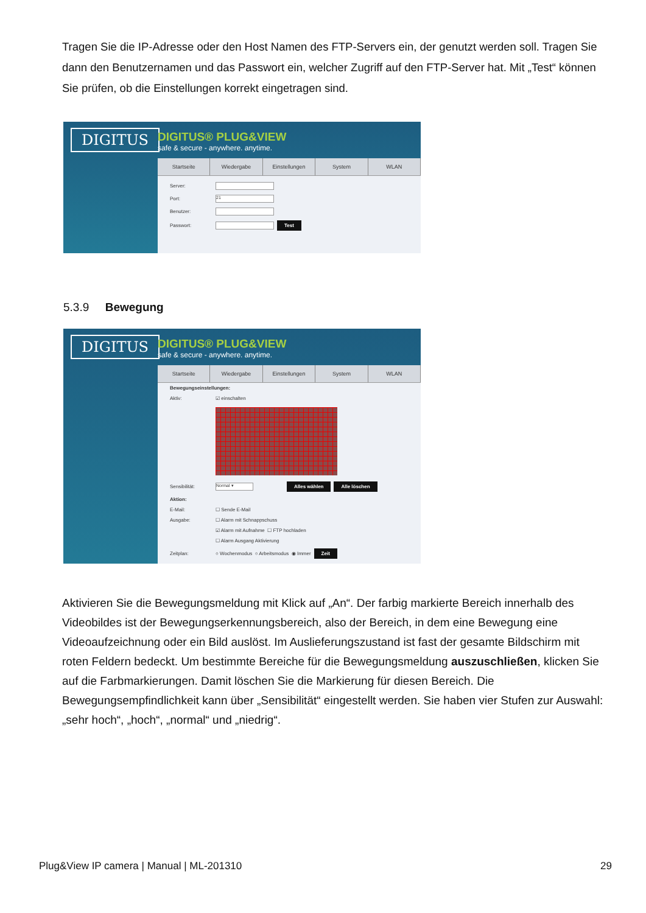Tragen Sie die IP-Adresse oder den Host Namen des FTP-Servers ein, der genutzt werden soll. Tragen Sie dann den Benutzernamen und das Passwort ein, welcher Zugriff auf den FTP-Server hat. Mit „Test“ können Sie prüfen, ob die Einstellungen korrekt eingetragen sind.
DIGITUS
DIGITUS® PLUG&VIEW
safe & secure - anywhere. anytime.
Startseite Wiedergabe Einstellungen System WLAN
Server:
Port:
21
Benutzer:
Passwort:
Test
5.3.9 Bewegung
DIGITUS
DIGITUS® PLUG&VIEW
safe & secure - anywhere. anytime.
Startseite Wiedergabe Einstellungen System WLAN
Bewegungseinstellungen:
Aktiv: ☑ einschalten
Sensibilität:
Normal ▾
Alles wählen Alle löschen
Aktion:
E-Mail: ☐ Sende E-Mail
Ausgabe: ☐ Alarm mit Schnappschuss
☑ Alarm mit Aufnahme ☐ FTP hochladen
☐ Alarm Ausgang Aktivierung
Zeitplan: ○ Wochenmodus ○ Arbeitsmodus ◉ Immer Zeit
Aktivieren Sie die Bewegungsmeldung mit Klick auf „An“. Der farbig markierte Bereich innerhalb des Videobildes ist der Bewegungserkennungsbereich, also der Bereich, in dem eine Bewegung eine Videoaufzeichnung oder ein Bild auslöst. Im Auslieferungszustand ist fast der gesamte Bildschirm mit roten Feldern bedeckt. Um bestimmte Bereiche für die Bewegungsmeldung auszuschließen, klicken Sie auf die Farbmarkierungen. Damit löschen Sie die Markierung für diesen Bereich. Die Bewegungsempfindlichkeit kann über „Sensibilität“ eingestellt werden. Sie haben vier Stufen zur Auswahl: „sehr hoch“, „hoch“, „normal“ und „niedrig“.
Plug&View IP camera | Manual | ML-201310 29